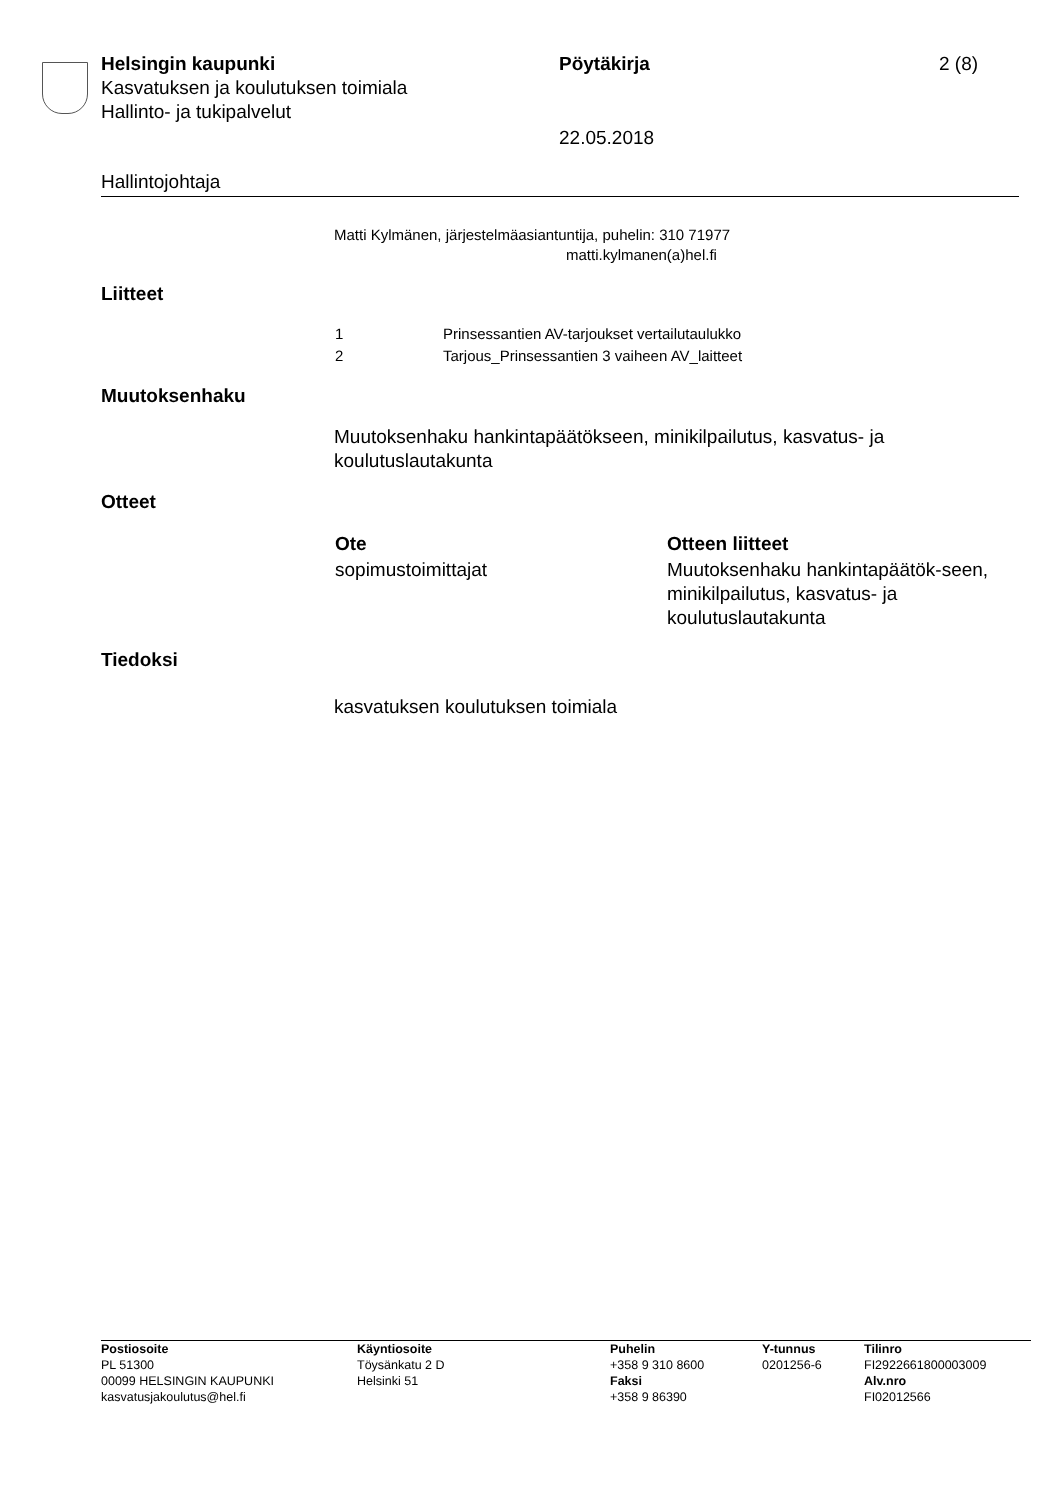Helsingin kaupunki
Kasvatuksen ja koulutuksen toimiala
Hallinto- ja tukipalvelut
Pöytäkirja 2 (8)
22.05.2018
Hallintojohtaja
Matti Kylmänen, järjestelmäasiantuntija, puhelin: 310 71977
matti.kylmanen(a)hel.fi
Liitteet
| 1 | Prinsessantien AV-tarjoukset vertailutaulukko |
| 2 | Tarjous_Prinsessantien 3 vaiheen AV_laitteet |
Muutoksenhaku
Muutoksenhaku hankintapäätökseen, minikilpailutus, kasvatus- ja koulutuslautakunta
Otteet
| Ote | Otteen liitteet |
| --- | --- |
| sopimustoimittajat | Muutoksenhaku hankintapäätök-seen, minikilpailutus, kasvatus- ja koulutuslautakunta |
Tiedoksi
kasvatuksen koulutuksen toimiala
| Postiosoite PL 51300 00099 HELSINGIN KAUPUNKI kasvatusjakoulutus@hel.fi | Käyntiosoite Töysänkatu 2 D Helsinki 51 | Puhelin +358 9 310 8600 Faksi +358 9 86390 | Y-tunnus 0201256-6 | Tilinro FI2922661800003009 Alv.nro FI02012566 |